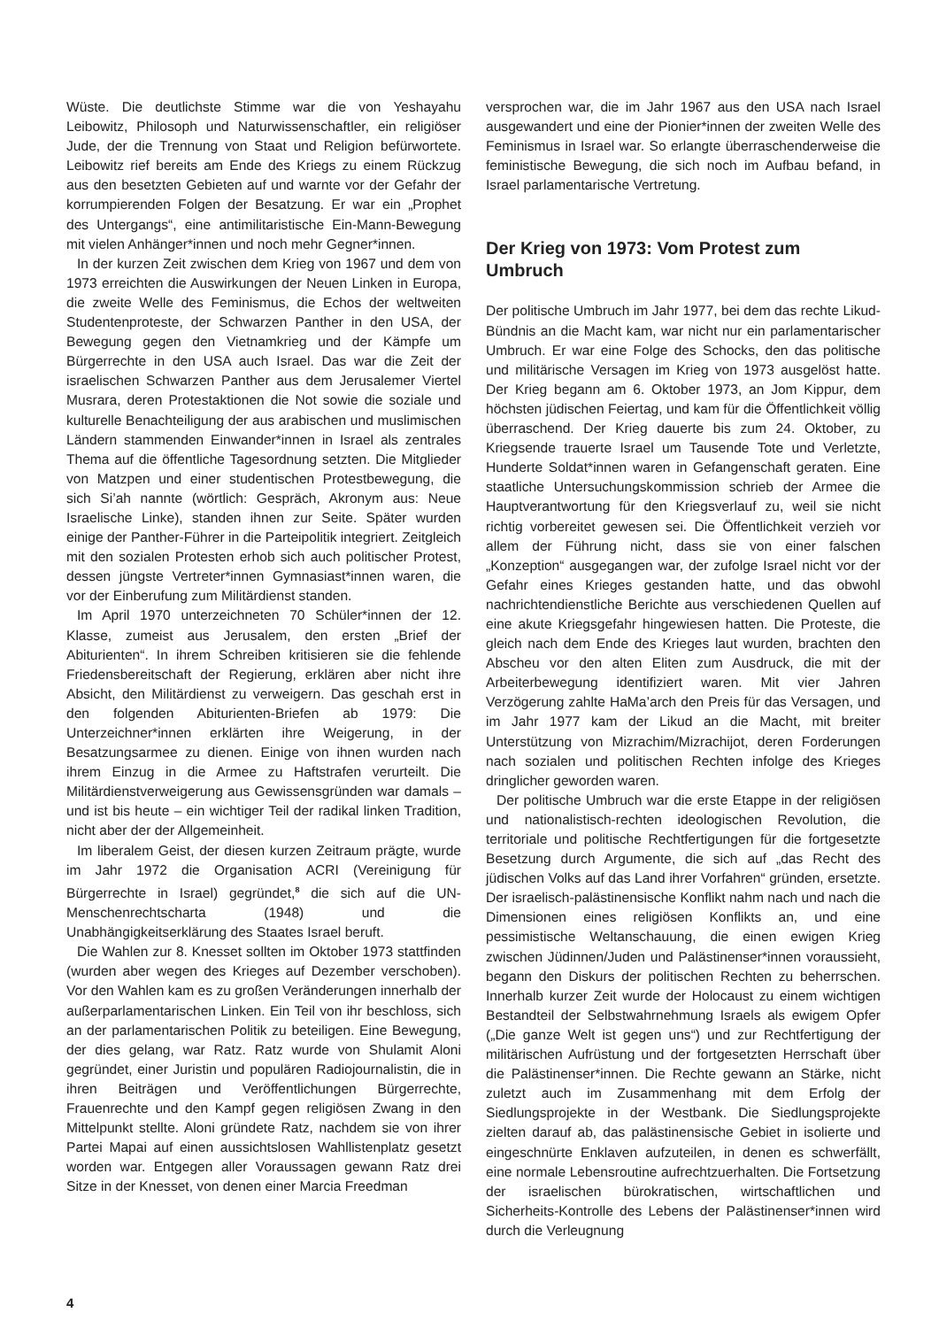Wüste. Die deutlichste Stimme war die von Yeshayahu Leibowitz, Philosoph und Naturwissenschaftler, ein religiöser Jude, der die Trennung von Staat und Religion befürwortete. Leibowitz rief bereits am Ende des Kriegs zu einem Rückzug aus den besetzten Gebieten auf und warnte vor der Gefahr der korrumpierenden Folgen der Besatzung. Er war ein „Prophet des Untergangs“, eine antimilitaristische Ein-Mann-Bewegung mit vielen Anhänger*innen und noch mehr Gegner*innen.
In der kurzen Zeit zwischen dem Krieg von 1967 und dem von 1973 erreichten die Auswirkungen der Neuen Linken in Europa, die zweite Welle des Feminismus, die Echos der weltweiten Studentenproteste, der Schwarzen Panther in den USA, der Bewegung gegen den Vietnamkrieg und der Kämpfe um Bürgerrechte in den USA auch Israel. Das war die Zeit der israelischen Schwarzen Panther aus dem Jerusalemer Viertel Musrara, deren Protestaktionen die Not sowie die soziale und kulturelle Benachteiligung der aus arabischen und muslimischen Ländern stammenden Einwander*innen in Israel als zentrales Thema auf die öffentliche Tagesordnung setzten. Die Mitglieder von Matzpen und einer studentischen Protestbewegung, die sich Si’ah nannte (wörtlich: Gespräch, Akronym aus: Neue Israelische Linke), standen ihnen zur Seite. Später wurden einige der Panther-Führer in die Parteipolitik integriert. Zeitgleich mit den sozialen Protesten erhob sich auch politischer Protest, dessen jüngste Vertreter*innen Gymnasiast*innen waren, die vor der Einberufung zum Militärdienst standen.
Im April 1970 unterzeichneten 70 Schüler*innen der 12. Klasse, zumeist aus Jerusalem, den ersten „Brief der Abiturienten“. In ihrem Schreiben kritisieren sie die fehlende Friedensbereitschaft der Regierung, erklären aber nicht ihre Absicht, den Militärdienst zu verweigern. Das geschah erst in den folgenden Abiturienten-Briefen ab 1979: Die Unterzeichner*innen erklärten ihre Weigerung, in der Besatzungsarmee zu dienen. Einige von ihnen wurden nach ihrem Einzug in die Armee zu Haftstrafen verurteilt. Die Militärdienstverweigerung aus Gewissensgründen war damals – und ist bis heute – ein wichtiger Teil der radikal linken Tradition, nicht aber der der Allgemeinheit.
Im liberalem Geist, der diesen kurzen Zeitraum prägte, wurde im Jahr 1972 die Organisation ACRI (Vereinigung für Bürgerrechte in Israel) gegründet,<sup>8</sup> die sich auf die UN-Menschenrechtscharta (1948) und die Unabhängigkeitserklärung des Staates Israel beruft.
Die Wahlen zur 8. Knesset sollten im Oktober 1973 stattfinden (wurden aber wegen des Krieges auf Dezember verschoben). Vor den Wahlen kam es zu großen Veränderungen innerhalb der außerparlamentarischen Linken. Ein Teil von ihr beschloss, sich an der parlamentarischen Politik zu beteiligen. Eine Bewegung, der dies gelang, war Ratz. Ratz wurde von Shulamit Aloni gegründet, einer Juristin und populären Radiojournalistin, die in ihren Beiträgen und Veröffentlichungen Bürgerrechte, Frauenrechte und den Kampf gegen religiösen Zwang in den Mittelpunkt stellte. Aloni gründete Ratz, nachdem sie von ihrer Partei Mapai auf einen aussichtslosen Wahllistenplatz gesetzt worden war. Entgegen aller Voraussagen gewann Ratz drei Sitze in der Knesset, von denen einer Marcia Freedman
versprochen war, die im Jahr 1967 aus den USA nach Israel ausgewandert und eine der Pionier*innen der zweiten Welle des Feminismus in Israel war. So erlangte überraschenderweise die feministische Bewegung, die sich noch im Aufbau befand, in Israel parlamentarische Vertretung.
Der Krieg von 1973: Vom Protest zum Umbruch
Der politische Umbruch im Jahr 1977, bei dem das rechte Likud-Bündnis an die Macht kam, war nicht nur ein parlamentarischer Umbruch. Er war eine Folge des Schocks, den das politische und militärische Versagen im Krieg von 1973 ausgelöst hatte. Der Krieg begann am 6. Oktober 1973, an Jom Kippur, dem höchsten jüdischen Feiertag, und kam für die Öffentlichkeit völlig überraschend. Der Krieg dauerte bis zum 24. Oktober, zu Kriegsende trauerte Israel um Tausende Tote und Verletzte, Hunderte Soldat*innen waren in Gefangenschaft geraten. Eine staatliche Untersuchungskommission schrieb der Armee die Hauptverantwortung für den Kriegsverlauf zu, weil sie nicht richtig vorbereitet gewesen sei. Die Öffentlichkeit verzieh vor allem der Führung nicht, dass sie von einer falschen „Konzeption“ ausgegangen war, der zufolge Israel nicht vor der Gefahr eines Krieges gestanden hatte, und das obwohl nachrichtendienstliche Berichte aus verschiedenen Quellen auf eine akute Kriegsgefahr hingewiesen hatten. Die Proteste, die gleich nach dem Ende des Krieges laut wurden, brachten den Abscheu vor den alten Eliten zum Ausdruck, die mit der Arbeiterbewegung identifiziert waren. Mit vier Jahren Verzögerung zahlte HaMa’arch den Preis für das Versagen, und im Jahr 1977 kam der Likud an die Macht, mit breiter Unterstützung von Mizrachim/Mizrachijot, deren Forderungen nach sozialen und politischen Rechten infolge des Krieges dringlicher geworden waren.
Der politische Umbruch war die erste Etappe in der religiösen und nationalistisch-rechten ideologischen Revolution, die territoriale und politische Rechtfertigungen für die fortgesetzte Besetzung durch Argumente, die sich auf „das Recht des jüdischen Volks auf das Land ihrer Vorfahren“ gründen, ersetzte. Der israelisch-palästinensische Konflikt nahm nach und nach die Dimensionen eines religiösen Konflikts an, und eine pessimistische Weltanschauung, die einen ewigen Krieg zwischen Jüdinnen/Juden und Palästinenser*innen voraussieht, begann den Diskurs der politischen Rechten zu beherrschen. Innerhalb kurzer Zeit wurde der Holocaust zu einem wichtigen Bestandteil der Selbstwahrnehmung Israels als ewigem Opfer („Die ganze Welt ist gegen uns“) und zur Rechtfertigung der militärischen Aufrüstung und der fortgesetzten Herrschaft über die Palästinenser*innen. Die Rechte gewann an Stärke, nicht zuletzt auch im Zusammenhang mit dem Erfolg der Siedlungsprojekte in der Westbank. Die Siedlungsprojekte zielten darauf ab, das palästinensische Gebiet in isolierte und eingeschnürte Enklaven aufzuteilen, in denen es schwerfällt, eine normale Lebensroutine aufrechtzuerhalten. Die Fortsetzung der israelischen bürokratischen, wirtschaftlichen und Sicherheits-Kontrolle des Lebens der Palästinenser*innen wird durch die Verleugnung
4